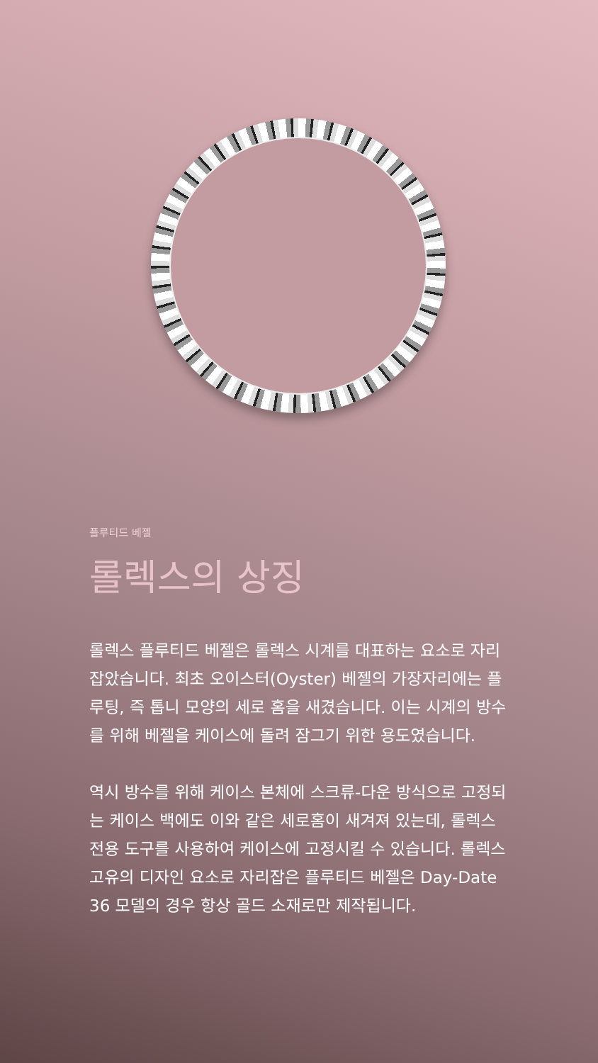플루티드 베젤
롤렉스의 상징
롤렉스 플루티드 베젤은 롤렉스 시계를 대표하는 요소로 자리 잡았습니다. 최초 오이스터(Oyster) 베젤의 가장자리에는 플루팅, 즉 톱니 모양의 세로 홈을 새겼습니다. 이는 시계의 방수를 위해 베젤을 케이스에 돌려 잠그기 위한 용도였습니다.
역시 방수를 위해 케이스 본체에 스크류-다운 방식으로 고정되는 케이스 백에도 이와 같은 세로홈이 새겨져 있는데, 롤렉스 전용 도구를 사용하여 케이스에 고정시킬 수 있습니다. 롤렉스 고유의 디자인 요소로 자리잡은 플루티드 베젤은 Day-Date 36 모델의 경우 항상 골드 소재로만 제작됩니다.